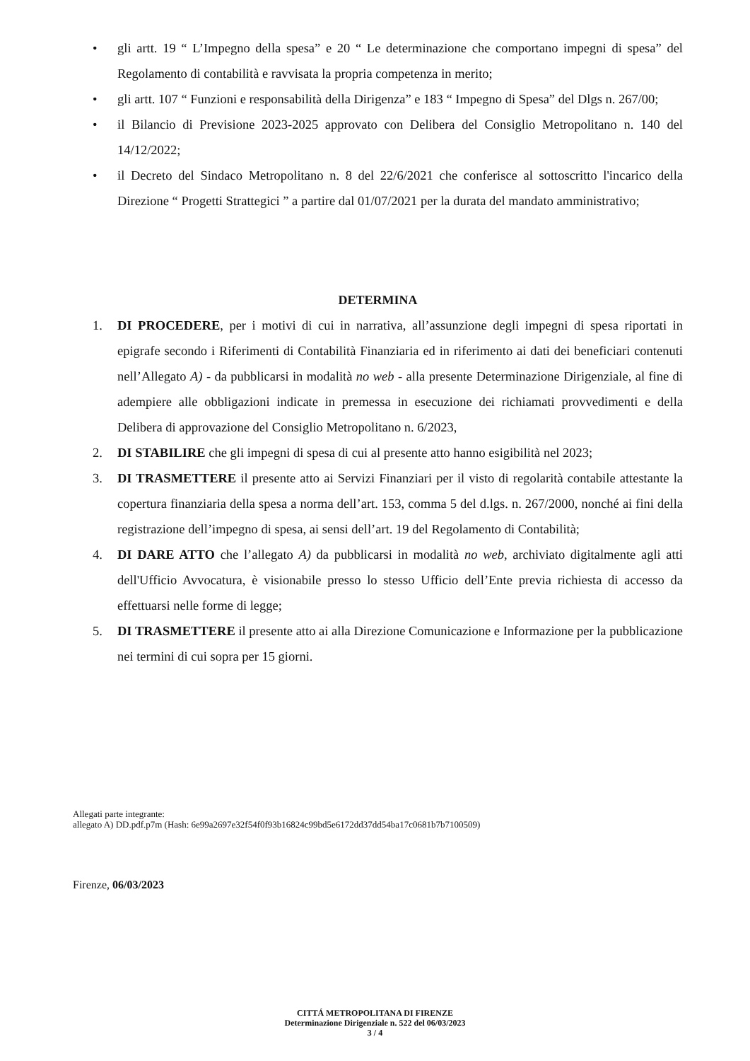• gli artt. 19 “ L’Impegno della spesa” e 20 “ Le determinazione che comportano impegni di spesa” del Regolamento di contabilità e ravvisata la propria competenza in merito;
• gli artt. 107 “ Funzioni e responsabilità della Dirigenza” e 183 “ Impegno di Spesa” del Dlgs n. 267/00;
• il Bilancio di Previsione 2023-2025 approvato con Delibera del Consiglio Metropolitano n. 140 del 14/12/2022;
• il Decreto del Sindaco Metropolitano n. 8 del 22/6/2021 che conferisce al sottoscritto l'incarico della Direzione “ Progetti Strattegici ” a partire dal 01/07/2021 per la durata del mandato amministrativo;
DETERMINA
1. DI PROCEDERE, per i motivi di cui in narrativa, all’assunzione degli impegni di spesa riportati in epigrafe secondo i Riferimenti di Contabilità Finanziaria ed in riferimento ai dati dei beneficiari contenuti nell’Allegato A) - da pubblicarsi in modalità no web - alla presente Determinazione Dirigenziale, al fine di adempiere alle obbligazioni indicate in premessa in esecuzione dei richiamati provvedimenti e della Delibera di approvazione del Consiglio Metropolitano n. 6/2023,
2. DI STABILIRE che gli impegni di spesa di cui al presente atto hanno esigibilità nel 2023;
3. DI TRASMETTERE il presente atto ai Servizi Finanziari per il visto di regolarità contabile attestante la copertura finanziaria della spesa a norma dell’art. 153, comma 5 del d.lgs. n. 267/2000, nonché ai fini della registrazione dell’impegno di spesa, ai sensi dell’art. 19 del Regolamento di Contabilità;
4. DI DARE ATTO che l’allegato A) da pubblicarsi in modalità no web, archiviato digitalmente agli atti dell'Ufficio Avvocatura, è visionabile presso lo stesso Ufficio dell’Ente previa richiesta di accesso da effettuarsi nelle forme di legge;
5. DI TRASMETTERE il presente atto ai alla Direzione Comunicazione e Informazione per la pubblicazione nei termini di cui sopra per 15 giorni.
Allegati parte integrante:
allegato A) DD.pdf.p7m (Hash: 6e99a2697e32f54f0f93b16824c99bd5e6172dd37dd54ba17c0681b7b7100509)
Firenze, 06/03/2023
CITTÁ METROPOLITANA DI FIRENZE
Determinazione Dirigenziale n. 522 del 06/03/2023
3 / 4